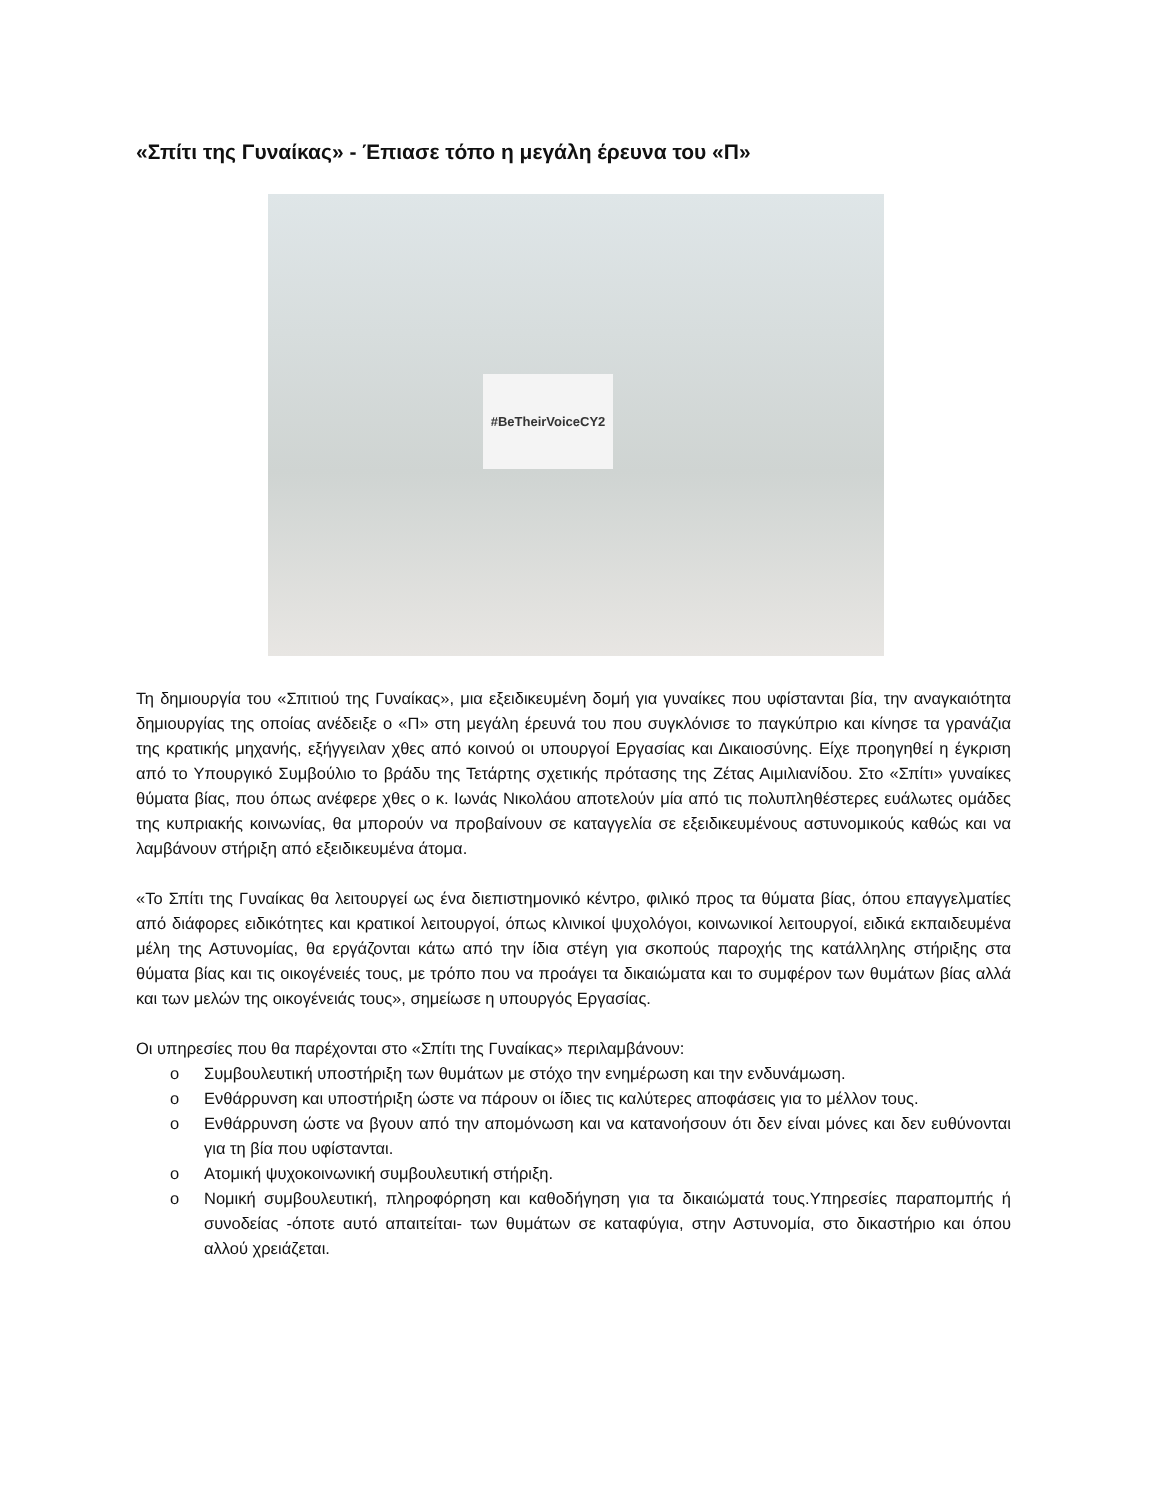«Σπίτι της Γυναίκας» - Έπιασε τόπο η μεγάλη έρευνα του «Π»
#BeTheirVoiceCY2
Τη δημιουργία του «Σπιτιού της Γυναίκας», μια εξειδικευμένη δομή για γυναίκες που υφίστανται βία, την αναγκαιότητα δημιουργίας της οποίας ανέδειξε ο «Π» στη μεγάλη έρευνά του που συγκλόνισε το παγκύπριο και κίνησε τα γρανάζια της κρατικής μηχανής, εξήγγειλαν χθες από κοινού οι υπουργοί Εργασίας και Δικαιοσύνης. Είχε προηγηθεί η έγκριση από το Υπουργικό Συμβούλιο το βράδυ της Τετάρτης σχετικής πρότασης της Ζέτας Αιμιλιανίδου. Στο «Σπίτι» γυναίκες θύματα βίας, που όπως ανέφερε χθες ο κ. Ιωνάς Νικολάου αποτελούν μία από τις πολυπληθέστερες ευάλωτες ομάδες της κυπριακής κοινωνίας, θα μπορούν να προβαίνουν σε καταγγελία σε εξειδικευμένους αστυνομικούς καθώς και να λαμβάνουν στήριξη από εξειδικευμένα άτομα.
«Το Σπίτι της Γυναίκας θα λειτουργεί ως ένα διεπιστημονικό κέντρο, φιλικό προς τα θύματα βίας, όπου επαγγελματίες από διάφορες ειδικότητες και κρατικοί λειτουργοί, όπως κλινικοί ψυχολόγοι, κοινωνικοί λειτουργοί, ειδικά εκπαιδευμένα μέλη της Αστυνομίας, θα εργάζονται κάτω από την ίδια στέγη για σκοπούς παροχής της κατάλληλης στήριξης στα θύματα βίας και τις οικογένειές τους, με τρόπο που να προάγει τα δικαιώματα και το συμφέρον των θυμάτων βίας αλλά και των μελών της οικογένειάς τους», σημείωσε η υπουργός Εργασίας.
Οι υπηρεσίες που θα παρέχονται στο «Σπίτι της Γυναίκας» περιλαμβάνουν:
o Συμβουλευτική υποστήριξη των θυμάτων με στόχο την ενημέρωση και την ενδυνάμωση.
o Ενθάρρυνση και υποστήριξη ώστε να πάρουν οι ίδιες τις καλύτερες αποφάσεις για το μέλλον τους.
o Ενθάρρυνση ώστε να βγουν από την απομόνωση και να κατανοήσουν ότι δεν είναι μόνες και δεν ευθύνονται για τη βία που υφίστανται.
o Ατομική ψυχοκοινωνική συμβουλευτική στήριξη.
o Νομική συμβουλευτική, πληροφόρηση και καθοδήγηση για τα δικαιώματά τους.Υπηρεσίες παραπομπής ή συνοδείας -όποτε αυτό απαιτείται- των θυμάτων σε καταφύγια, στην Αστυνομία, στο δικαστήριο και όπου αλλού χρειάζεται.